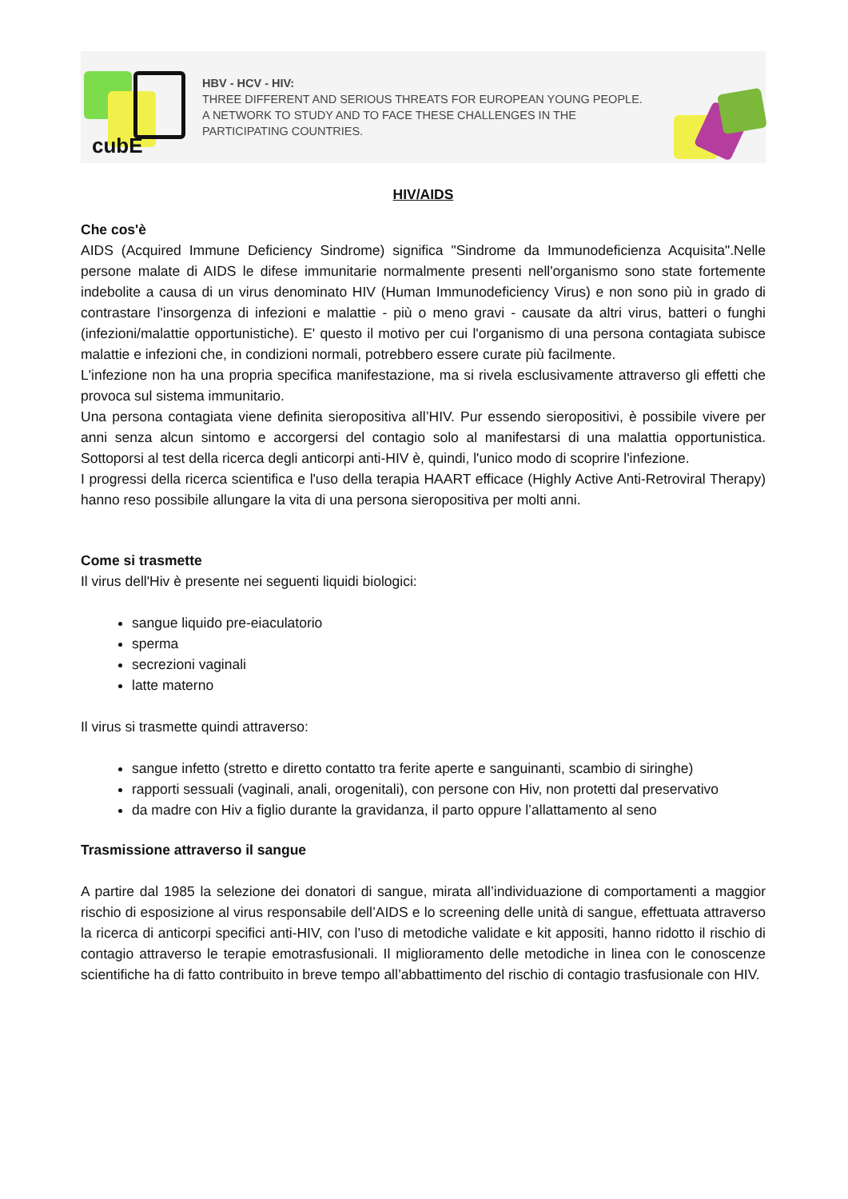cubE
HBV - HCV - HIV:
THREE DIFFERENT AND SERIOUS THREATS FOR EUROPEAN YOUNG PEOPLE.
A NETWORK TO STUDY AND TO FACE THESE CHALLENGES IN THE
PARTICIPATING COUNTRIES.
HIV/AIDS
Che cos'è
AIDS (Acquired Immune Deficiency Sindrome) significa "Sindrome da Immunodeficienza Acquisita".Nelle persone malate di AIDS le difese immunitarie normalmente presenti nell'organismo sono state fortemente indebolite a causa di un virus denominato HIV (Human Immunodeficiency Virus) e non sono più in grado di contrastare l'insorgenza di infezioni e malattie - più o meno gravi - causate da altri virus, batteri o funghi (infezioni/malattie opportunistiche). E' questo il motivo per cui l'organismo di una persona contagiata subisce malattie e infezioni che, in condizioni normali, potrebbero essere curate più facilmente.
L'infezione non ha una propria specifica manifestazione, ma si rivela esclusivamente attraverso gli effetti che provoca sul sistema immunitario.
Una persona contagiata viene definita sieropositiva all’HIV. Pur essendo sieropositivi, è possibile vivere per anni senza alcun sintomo e accorgersi del contagio solo al manifestarsi di una malattia opportunistica. Sottoporsi al test della ricerca degli anticorpi anti-HIV è, quindi, l'unico modo di scoprire l'infezione.
I progressi della ricerca scientifica e l'uso della terapia HAART efficace (Highly Active Anti-Retroviral Therapy) hanno reso possibile allungare la vita di una persona sieropositiva per molti anni.
Come si trasmette
Il virus dell'Hiv è presente nei seguenti liquidi biologici:
sangue liquido pre-eiaculatorio
sperma
secrezioni vaginali
latte materno
Il virus si trasmette quindi attraverso:
sangue infetto (stretto e diretto contatto tra ferite aperte e sanguinanti, scambio di siringhe)
rapporti sessuali (vaginali, anali, orogenitali), con persone con Hiv, non protetti dal preservativo
da madre con Hiv a figlio durante la gravidanza, il parto oppure l’allattamento al seno
Trasmissione attraverso il sangue
A partire dal 1985 la selezione dei donatori di sangue, mirata all’individuazione di comportamenti a maggior rischio di esposizione al virus responsabile dell’AIDS e lo screening delle unità di sangue, effettuata attraverso la ricerca di anticorpi specifici anti-HIV, con l’uso di metodiche validate e kit appositi, hanno ridotto il rischio di contagio attraverso le terapie emotrasfusionali. Il miglioramento delle metodiche in linea con le conoscenze scientifiche ha di fatto contribuito in breve tempo all’abbattimento del rischio di contagio trasfusionale con HIV.